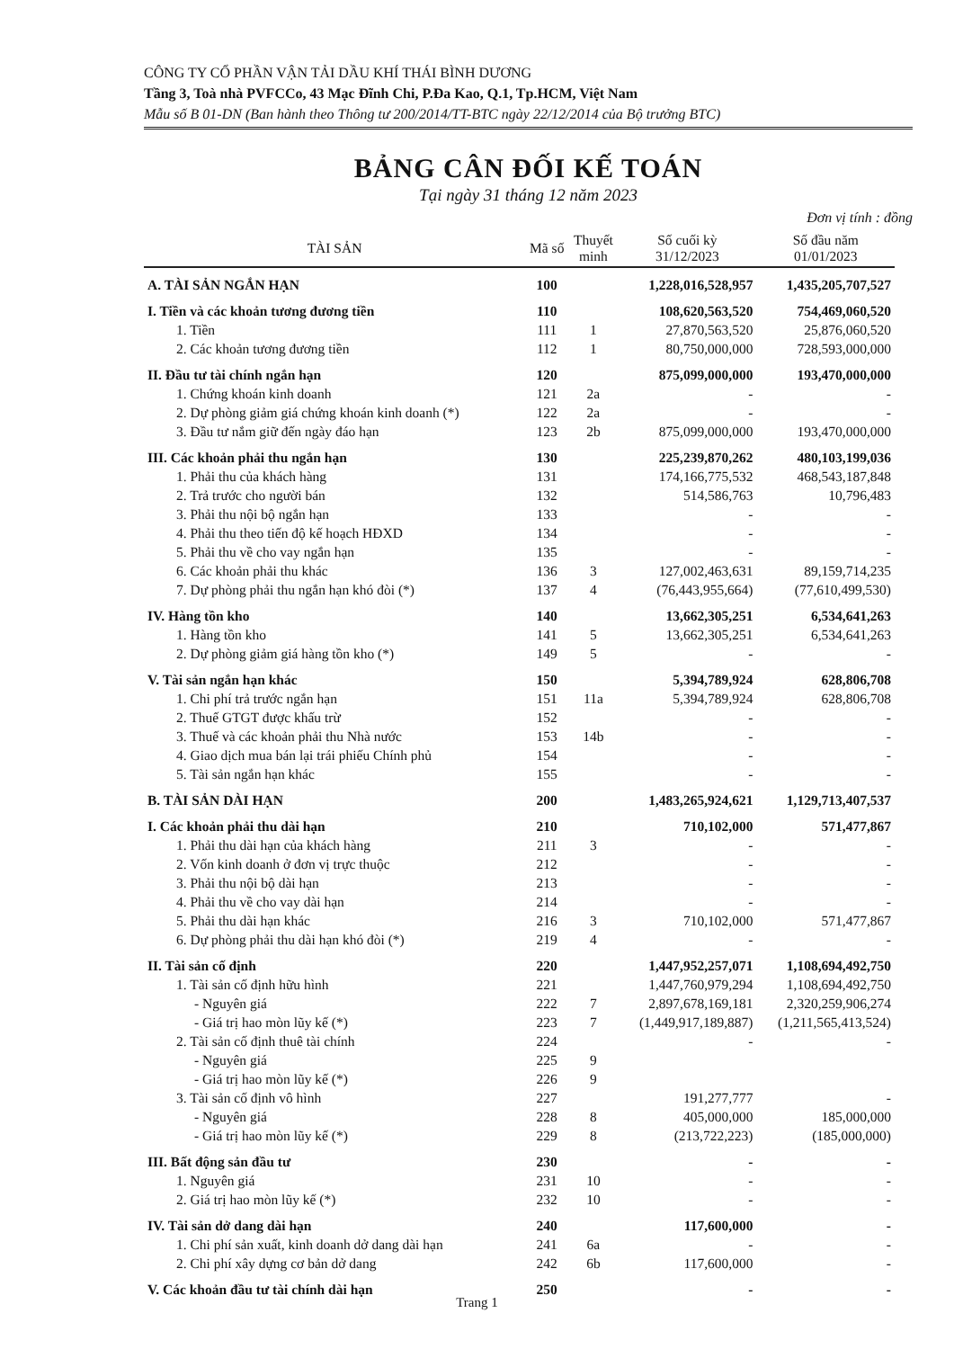CÔNG TY CỔ PHẦN VẬN TẢI DẦU KHÍ THÁI BÌNH DƯƠNG
Tầng 3, Toà nhà PVFCCo, 43 Mạc Đĩnh Chi, P.Đa Kao, Q.1, Tp.HCM, Việt Nam
Mẫu số B 01-DN (Ban hành theo Thông tư 200/2014/TT-BTC ngày 22/12/2014 của Bộ trưởng BTC)
BẢNG CÂN ĐỐI KẾ TOÁN
Tại ngày 31 tháng 12 năm 2023
Đơn vị tính : đồng
| TÀI SẢN | Mã số | Thuyết minh | Số cuối kỳ 31/12/2023 | Số đầu năm 01/01/2023 |
| --- | --- | --- | --- | --- |
| A. TÀI SẢN NGẮN HẠN | 100 | | 1,228,016,528,957 | 1,435,205,707,527 |
| I. Tiền và các khoản tương đương tiền | 110 | | 108,620,563,520 | 754,469,060,520 |
| 1. Tiền | 111 | 1 | 27,870,563,520 | 25,876,060,520 |
| 2. Các khoản tương đương tiền | 112 | 1 | 80,750,000,000 | 728,593,000,000 |
| II. Đầu tư tài chính ngắn hạn | 120 | | 875,099,000,000 | 193,470,000,000 |
| 1. Chứng khoán kinh doanh | 121 | 2a | - | - |
| 2. Dự phòng giảm giá chứng khoán kinh doanh (*) | 122 | 2a | - | - |
| 3. Đầu tư nắm giữ đến ngày đáo hạn | 123 | 2b | 875,099,000,000 | 193,470,000,000 |
| III. Các khoản phải thu ngắn hạn | 130 | | 225,239,870,262 | 480,103,199,036 |
| 1. Phải thu của khách hàng | 131 | | 174,166,775,532 | 468,543,187,848 |
| 2. Trả trước cho người bán | 132 | | 514,586,763 | 10,796,483 |
| 3. Phải thu nội bộ ngắn hạn | 133 | | - | - |
| 4. Phải thu theo tiến độ kế hoạch HĐXD | 134 | | - | - |
| 5. Phải thu về cho vay ngắn hạn | 135 | | - | - |
| 6. Các khoản phải thu khác | 136 | 3 | 127,002,463,631 | 89,159,714,235 |
| 7. Dự phòng phải thu ngắn hạn khó đòi (*) | 137 | 4 | (76,443,955,664) | (77,610,499,530) |
| IV. Hàng tồn kho | 140 | | 13,662,305,251 | 6,534,641,263 |
| 1. Hàng tồn kho | 141 | 5 | 13,662,305,251 | 6,534,641,263 |
| 2. Dự phòng giảm giá hàng tồn kho (*) | 149 | 5 | - | - |
| V. Tài sản ngắn hạn khác | 150 | | 5,394,789,924 | 628,806,708 |
| 1. Chi phí trả trước ngắn hạn | 151 | 11a | 5,394,789,924 | 628,806,708 |
| 2. Thuế GTGT được khấu trừ | 152 | | - | - |
| 3. Thuế và các khoản phải thu Nhà nước | 153 | 14b | - | - |
| 4. Giao dịch mua bán lại trái phiếu Chính phủ | 154 | | - | - |
| 5. Tài sản ngắn hạn khác | 155 | | - | - |
| B. TÀI SẢN DÀI HẠN | 200 | | 1,483,265,924,621 | 1,129,713,407,537 |
| I. Các khoản phải thu dài hạn | 210 | | 710,102,000 | 571,477,867 |
| 1. Phải thu dài hạn của khách hàng | 211 | 3 | - | - |
| 2. Vốn kinh doanh ở đơn vị trực thuộc | 212 | | - | - |
| 3. Phải thu nội bộ dài hạn | 213 | | - | - |
| 4. Phải thu về cho vay dài hạn | 214 | | - | - |
| 5. Phải thu dài hạn khác | 216 | 3 | 710,102,000 | 571,477,867 |
| 6. Dự phòng phải thu dài hạn khó đòi (*) | 219 | 4 | - | - |
| II. Tài sản cố định | 220 | | 1,447,952,257,071 | 1,108,694,492,750 |
| 1. Tài sản cố định hữu hình | 221 | | 1,447,760,979,294 | 1,108,694,492,750 |
| - Nguyên giá | 222 | 7 | 2,897,678,169,181 | 2,320,259,906,274 |
| - Giá trị hao mòn lũy kế (*) | 223 | 7 | (1,449,917,189,887) | (1,211,565,413,524) |
| 2. Tài sản cố định thuê tài chính | 224 | | - | - |
| - Nguyên giá | 225 | 9 | | |
| - Giá trị hao mòn lũy kế (*) | 226 | 9 | | |
| 3. Tài sản cố định vô hình | 227 | | 191,277,777 | - |
| - Nguyên giá | 228 | 8 | 405,000,000 | 185,000,000 |
| - Giá trị hao mòn lũy kế (*) | 229 | 8 | (213,722,223) | (185,000,000) |
| III. Bất động sản đầu tư | 230 | | - | - |
| 1. Nguyên giá | 231 | 10 | - | - |
| 2. Giá trị hao mòn lũy kế (*) | 232 | 10 | - | - |
| IV. Tài sản dở dang dài hạn | 240 | | 117,600,000 | - |
| 1. Chi phí sản xuất, kinh doanh dở dang dài hạn | 241 | 6a | - | - |
| 2. Chi phí xây dựng cơ bản dở dang | 242 | 6b | 117,600,000 | - |
| V. Các khoản đầu tư tài chính dài hạn | 250 | | - | - |
Trang 1